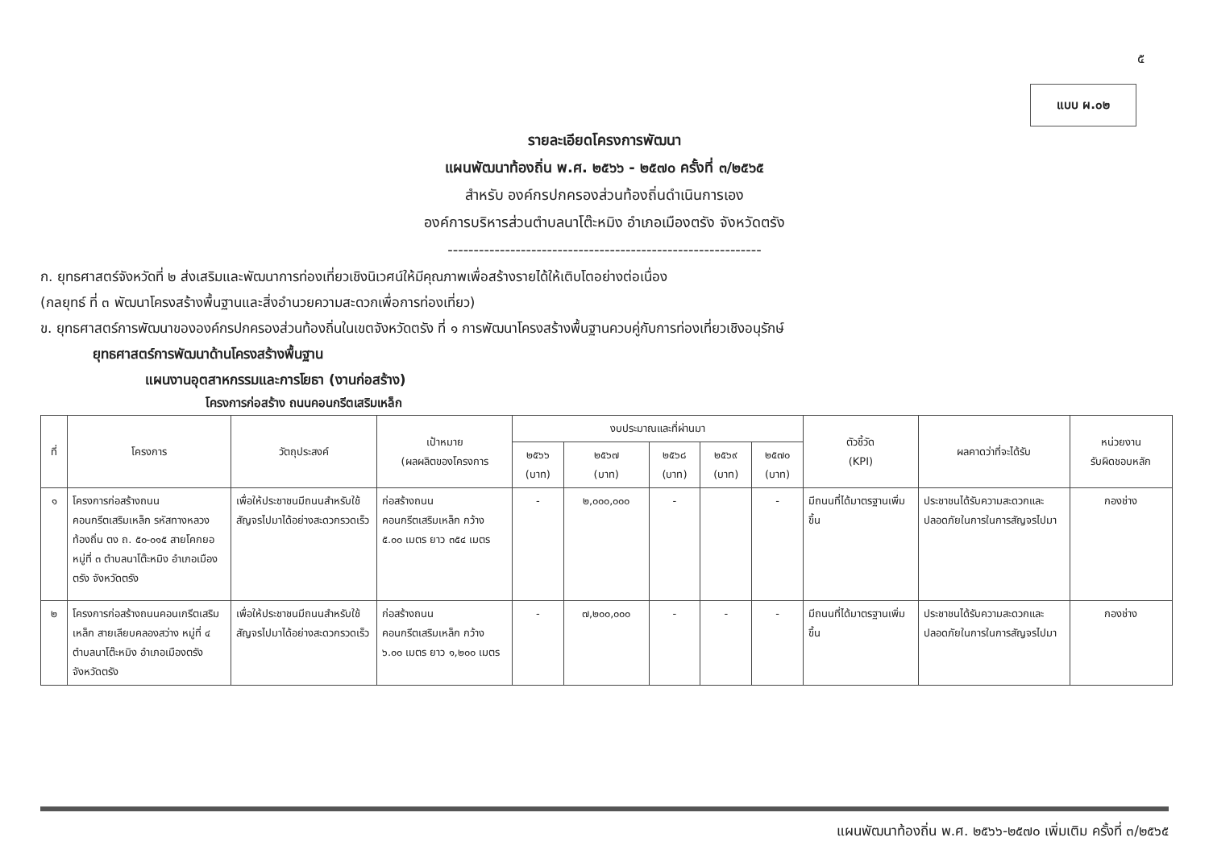๕
แบบ ผ.๐๒
รายละเอียดโครงการพัฒนา
แผนพัฒนาท้องถิ่น พ.ศ. ๒๕๖๖ - ๒๕๗๐ ครั้งที่ ๓/๒๕๖๕
สำหรับ องค์กรปกครองส่วนท้องถิ่นดำเนินการเอง
องค์การบริหารส่วนตำบลนาโต๊ะหมิง อำเภอเมืองตรัง จังหวัดตรัง
------------------------------------------------------------
ก. ยุทธศาสตร์จังหวัดที่ ๒ ส่งเสริมและพัฒนาการท่องเที่ยวเชิงนิเวศน์ให้มีคุณภาพเพื่อสร้างรายได้ให้เติบโตอย่างต่อเนื่อง
(กลยุทธ์ ที่ ๓ พัฒนาโครงสร้างพื้นฐานและสิ่งอำนวยความสะดวกเพื่อการท่องเที่ยว)
ข. ยุทธศาสตร์การพัฒนาขององค์กรปกครองส่วนท้องถิ่นในเขตจังหวัดตรัง ที่ ๑ การพัฒนาโครงสร้างพื้นฐานควบคู่กับการท่องเที่ยวเชิงอนุรักษ์
ยุทธศาสตร์การพัฒนาด้านโครงสร้างพื้นฐาน
แผนงานอุตสาหกรรมและการโยธา (งานก่อสร้าง)
โครงการก่อสร้าง ถนนคอนกรีตเสริมเหล็ก
| ที่ | โครงการ | วัตถุประสงค์ | เป้าหมาย (ผลผลิตของโครงการ | งบประมาณและที่ผ่านมา | | | | | ตัวชี้วัด (KPI) | ผลคาดว่าที่จะได้รับ | หน่วยงาน รับผิดชอบหลัก |
| --- | --- | --- | --- | --- | --- | --- | --- | --- | --- | --- | --- |
| | | | | ๒๕๖๖ (บาท) | ๒๕๖๗ (บาท) | ๒๕๖๘ (บาท) | ๒๕๖๙ (บาท) | ๒๕๗๐ (บาท) | | | |
| ๑ | โครงการก่อสร้างถนนคอนกรีตเสริมเหล็ก รหัสทางหลวงท้องถิ่น ตง ถ. ๕๐-๐๑๕ สายโคกยอ หมู่ที่ ๓ ตำบลนาโต๊ะหมิง อำเภอเมืองตรัง จังหวัดตรัง | เพื่อให้ประชาชนมีถนนสำหรับใช้สัญจรไปมาได้อย่างสะดวกรวดเร็ว | ก่อสร้างถนนคอนกรีตเสริมเหล็ก กว้าง ๕.๐๐ เมตร ยาว ๓๕๔ เมตร | - | ๒,๐๐๐,๐๐๐ | - | | - | มีถนนที่ได้มาตรฐานเพิ่มขึ้น | ประชาชนได้รับความสะดวกและปลอดภัยในการในการสัญจรไปมา | กองช่าง |
| ๒ | โครงการก่อสร้างถนนคอนเกรีตเสริมเหล็ก สายเลียบคลองสว่าง หมู่ที่ ๔ ตำบลนาโต๊ะหมิง อำเภอเมืองตรัง จังหวัดตรัง | เพื่อให้ประชาชนมีถนนสำหรับใช้สัญจรไปมาได้อย่างสะดวกรวดเร็ว | ก่อสร้างถนนคอนกรีตเสริมเหล็ก กว้าง ๖.๐๐ เมตร ยาว ๑,๒๐๐ เมตร | - | ๗,๒๐๐,๐๐๐ | - | - | - | มีถนนที่ได้มาตรฐานเพิ่มขึ้น | ประชาชนได้รับความสะดวกและปลอดภัยในการในการสัญจรไปมา | กองช่าง |
แผนพัฒนาท้องถิ่น พ.ศ. ๒๕๖๖-๒๕๗๐ เพิ่มเติม ครั้งที่ ๓/๒๕๖๕